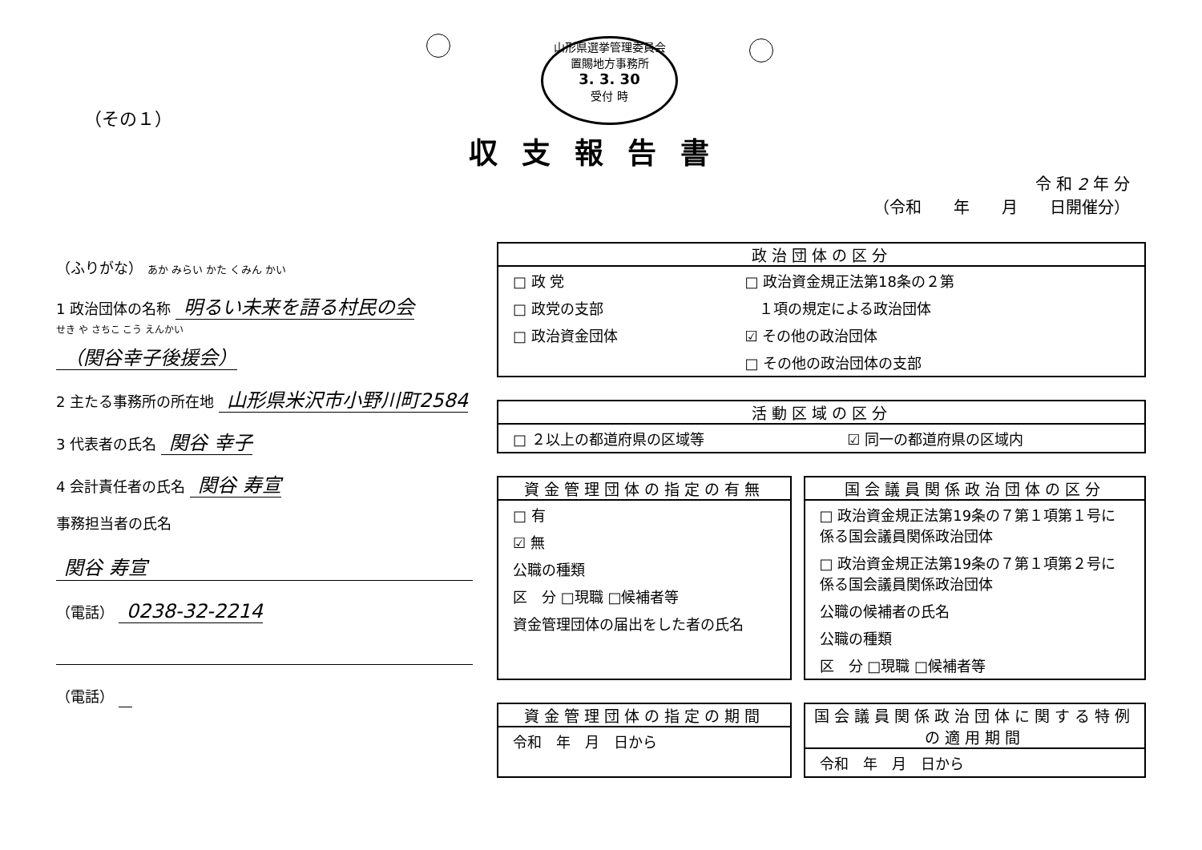山形県選挙管理委員会
置賜地方事務所
3. 3. 30
受付 時
（その１）
収支報告書
令 和 2 年 分
（令和　　年　　月　　日開催分）
（ふりがな） あか みらい かた くみん かい
1 政治団体の名称 明るい未来を語る村民の会
せき や さちこ こう えんかい
（関谷幸子後援会）
2 主たる事務所の所在地 山形県米沢市小野川町2584
3 代表者の氏名 関谷 幸子
4 会計責任者の氏名 関谷 寿宣
事務担当者の氏名
関谷 寿宣
（電話） 0238-32-2214
（電話）
政治団体の区分
| □ 政 党 | □ 政治資金規正法第18条の２第 |
| □ 政党の支部 | １項の規定による政治団体 |
| □ 政治資金団体 | ☑ その他の政治団体 |
| | □ その他の政治団体の支部 |
活動区域の区分
| □ ２以上の都道府県の区域等 | ☑ 同一の都道府県の区域内 |
資金管理団体の指定の有無
| □ 有 |
| ☑ 無 |
| 公職の種類 |
| 区 分 □現職 □候補者等 |
| 資金管理団体の届出をした者の氏名 |
国会議員関係政治団体の区分
| □ 政治資金規正法第19条の７第１項第１号に係る国会議員関係政治団体 |
| □ 政治資金規正法第19条の７第１項第２号に係る国会議員関係政治団体 |
| 公職の候補者の氏名 |
| 公職の種類 |
| 区 分 □現職 □候補者等 |
資金管理団体の指定の期間
| 令和 年 月 日から |
国会議員関係政治団体に関する特例の適用期間
| 令和 年 月 日から |